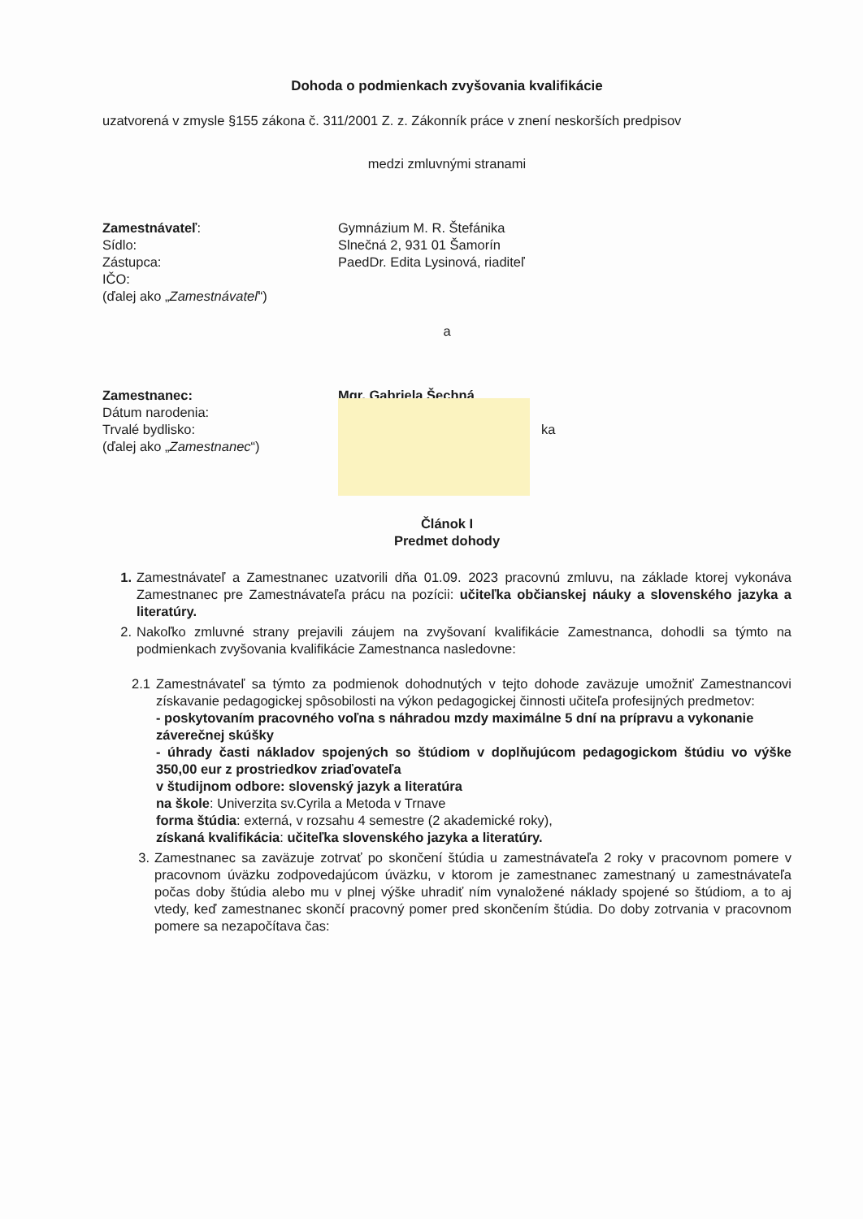Dohoda o podmienkach zvyšovania kvalifikácie
uzatvorená v zmysle §155 zákona č. 311/2001 Z. z. Zákonník práce v znení neskorších predpisov
medzi zmluvnými stranami
Zamestnávateľ: Gymnázium M. R. Štefánika
Sídlo: Slnečná 2, 931 01 Šamorín
Zástupca: PaedDr. Edita Lysinová, riaditeľ
IČO:
(ďalej ako „Zamestnávateľ“)
a
Zamestnanec: Mgr. Gabriela Šechná
Dátum narodenia:
Trvalé bydlisko: ka
(ďalej ako „Zamestnanec“)
Článok I
Predmet dohody
1. Zamestnávateľ a Zamestnanec uzatvorili dňa 01.09. 2023 pracovnú zmluvu, na základe ktorej vykonáva Zamestnanec pre Zamestnávateľa prácu na pozícii: učiteľka občianskej náuky a slovenského jazyka a literatúry.
2. Nakoľko zmluvné strany prejavili záujem na zvyšovaní kvalifikácie Zamestnanca, dohodli sa týmto na podmienkach zvyšovania kvalifikácie Zamestnanca nasledovne:
2.1 Zamestnávateľ sa týmto za podmienok dohodnutých v tejto dohode zaväzuje umožniť Zamestnancovi získavanie pedagogickej spôsobilosti na výkon pedagogickej činnosti učiteľa profesijných predmetov:
- poskytovaním pracovného voľna s náhradou mzdy maximálne 5 dní na prípravu a vykonanie záverečnej skúšky
- úhrady časti nákladov spojených so štúdiom v doplňujúcom pedagogickom štúdiu vo výške 350,00 eur z prostriedkov zriaďovateľa
v študijnom odbore: slovenský jazyk a literatúra
na škole: Univerzita sv.Cyrila a Metoda v Trnave
forma štúdia: externá, v rozsahu 4 semestre (2 akademické roky),
získaná kvalifikácia: učiteľka slovenského jazyka a literatúry.
3. Zamestnanec sa zaväzuje zotrvať po skončení štúdia u zamestnávateľa 2 roky v pracovnom pomere v pracovnom úväzku zodpovedajúcom úväzku, v ktorom je zamestnanec zamestnaný u zamestnávateľa počas doby štúdia alebo mu v plnej výške uhradiť ním vynaložené náklady spojené so štúdiom, a to aj vtedy, keď zamestnanec skončí pracovný pomer pred skončením štúdia. Do doby zotrvania v pracovnom pomere sa nezapočítava čas: